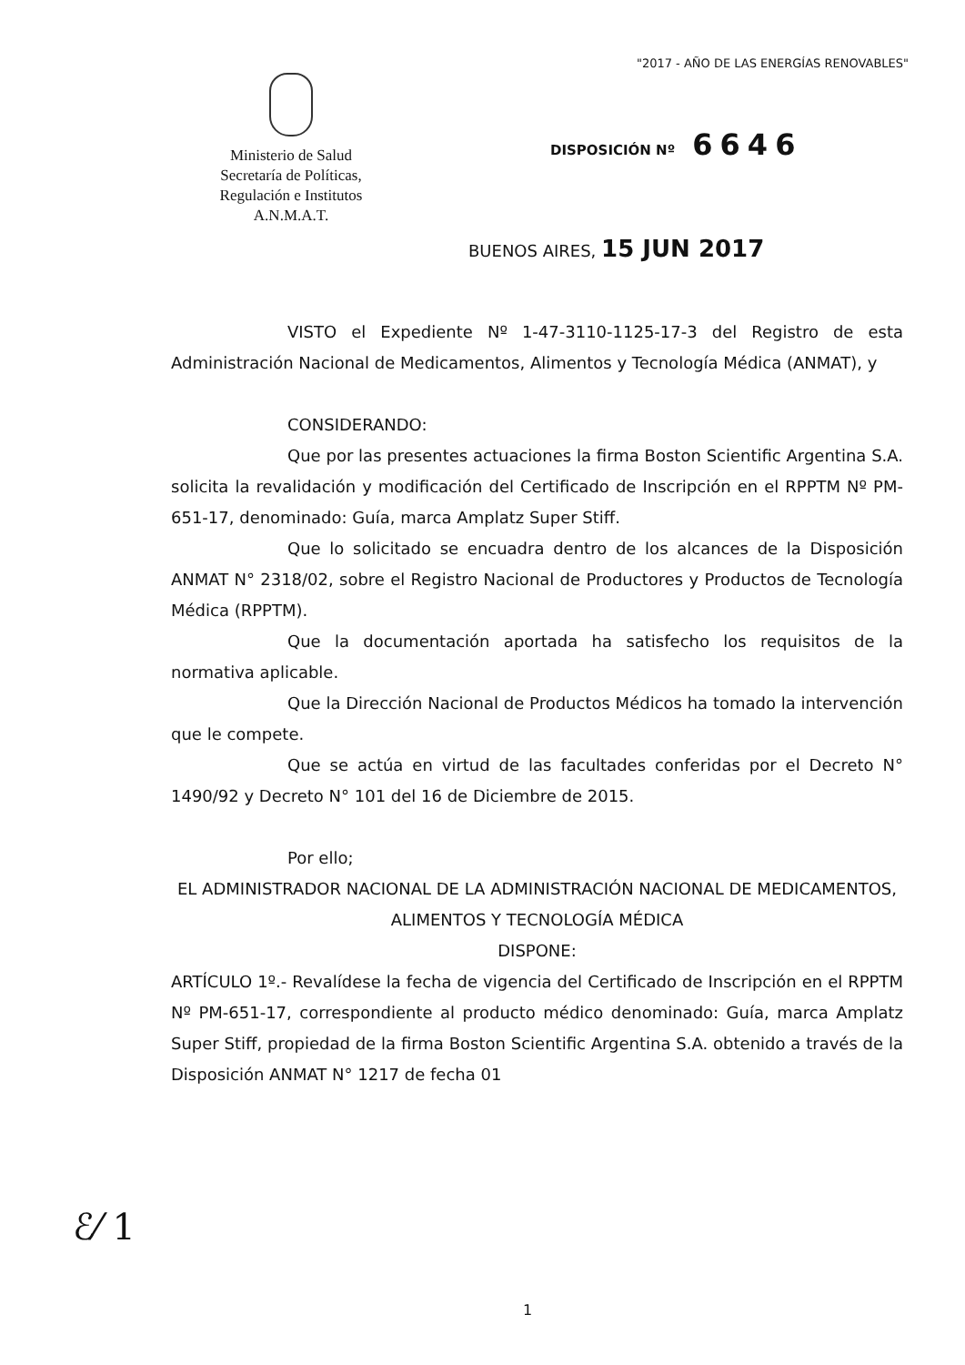"2017 - AÑO DE LAS ENERGÍAS RENOVABLES"
Ministerio de Salud
Secretaría de Políticas,
Regulación e Institutos
A.N.M.A.T.
DISPOSICIÓN Nº 6646
BUENOS AIRES, 15 JUN 2017
VISTO el Expediente Nº 1-47-3110-1125-17-3 del Registro de esta Administración Nacional de Medicamentos, Alimentos y Tecnología Médica (ANMAT), y
CONSIDERANDO:
Que por las presentes actuaciones la firma Boston Scientific Argentina S.A. solicita la revalidación y modificación del Certificado de Inscripción en el RPPTM Nº PM-651-17, denominado: Guía, marca Amplatz Super Stiff.
Que lo solicitado se encuadra dentro de los alcances de la Disposición ANMAT N° 2318/02, sobre el Registro Nacional de Productores y Productos de Tecnología Médica (RPPTM).
Que la documentación aportada ha satisfecho los requisitos de la normativa aplicable.
Que la Dirección Nacional de Productos Médicos ha tomado la intervención que le compete.
Que se actúa en virtud de las facultades conferidas por el Decreto N° 1490/92 y Decreto N° 101 del 16 de Diciembre de 2015.
Por ello;
EL ADMINISTRADOR NACIONAL DE LA ADMINISTRACIÓN NACIONAL DE MEDICAMENTOS, ALIMENTOS Y TECNOLOGÍA MÉDICA
DISPONE:
ARTÍCULO 1º.- Revalídese la fecha de vigencia del Certificado de Inscripción en el RPPTM Nº PM-651-17, correspondiente al producto médico denominado: Guía, marca Amplatz Super Stiff, propiedad de la firma Boston Scientific Argentina S.A. obtenido a través de la Disposición ANMAT N° 1217 de fecha 01
ℰ⁄ 1
1